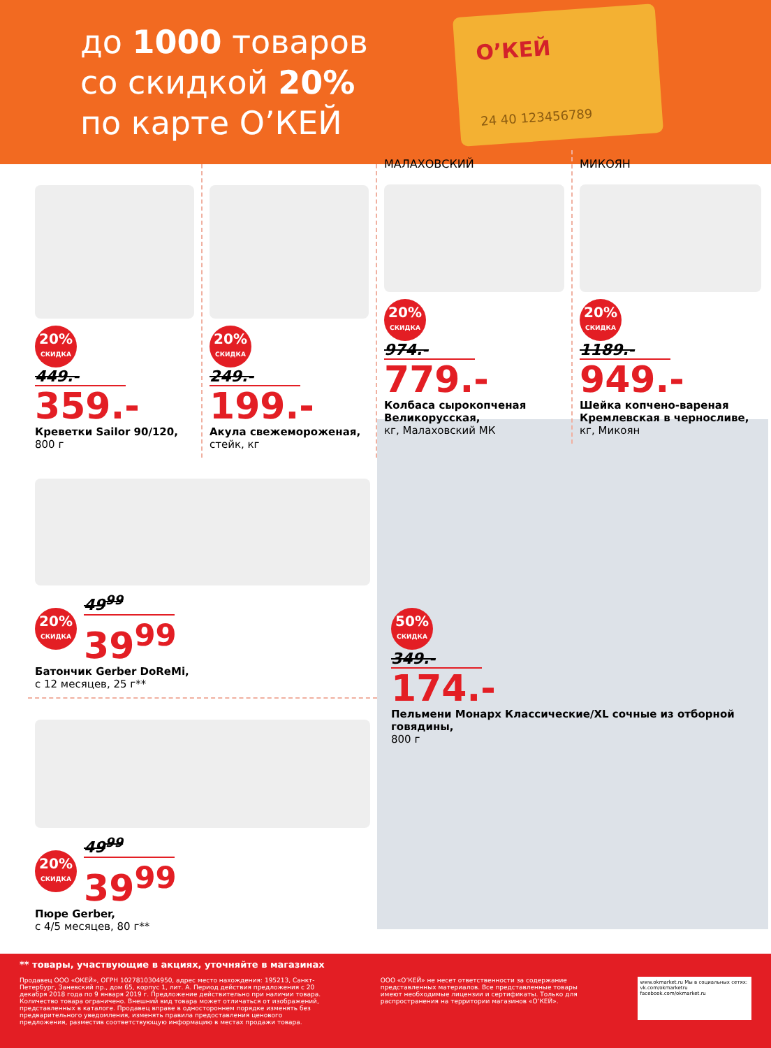до 1000 товаров
со скидкой 20%
по карте О’КЕЙ
О’КЕЙ
24 40 123456789
20%
СКИДКА
449.-
359.-
Креветки Sailor 90/120,
800 г
20%
СКИДКА
249.-
199.-
Акула свежемороженая,
стейк, кг
МАЛАХОВСКИЙ
20%
СКИДКА
974.-
779.-
Колбаса сырокопченая Великорусская,
кг, Малаховский МК
МИКОЯН
20%
СКИДКА
1189.-
949.-
Шейка копчено-вареная Кремлевская в черносливе,
кг, Микоян
20%
СКИДКА
49<sup>99</sup>
39<sup>99</sup>
Батончик Gerber DoReMi,
с 12 месяцев, 25 г**
20%
СКИДКА
49<sup>99</sup>
39<sup>99</sup>
Пюре Gerber,
с 4/5 месяцев, 80 г**
50%
СКИДКА
349.-
174.-
Пельмени Монарх Классические/XL сочные из отборной говядины,
800 г
** товары, участвующие в акциях, уточняйте в магазинах
Продавец ООО «ОКЕЙ», ОГРН 1027810304950, адрес место нахождения: 195213, Санкт-Петербург, Заневский пр., дом 65, корпус 1, лит. А. Период действия предложения с 20 декабря 2018 года по 9 января 2019 г. Предложение действительно при наличии товара. Количество товара ограничено. Внешний вид товара может отличаться от изображений, представленных в каталоге. Продавец вправе в одностороннем порядке изменять без предварительного уведомления, изменять правила предоставления ценового предложения, разместив соответствующую информацию в местах продажи товара.
ООО «О’КЕЙ» не несет ответственности за содержание представленных материалов. Все представленные товары имеют необходимые лицензии и сертификаты. Только для распространения на территории магазинов «О’КЕЙ».
www.okmarket.ru Мы в социальных сетях: vk.com/okmarketru facebook.com/okmarket.ru